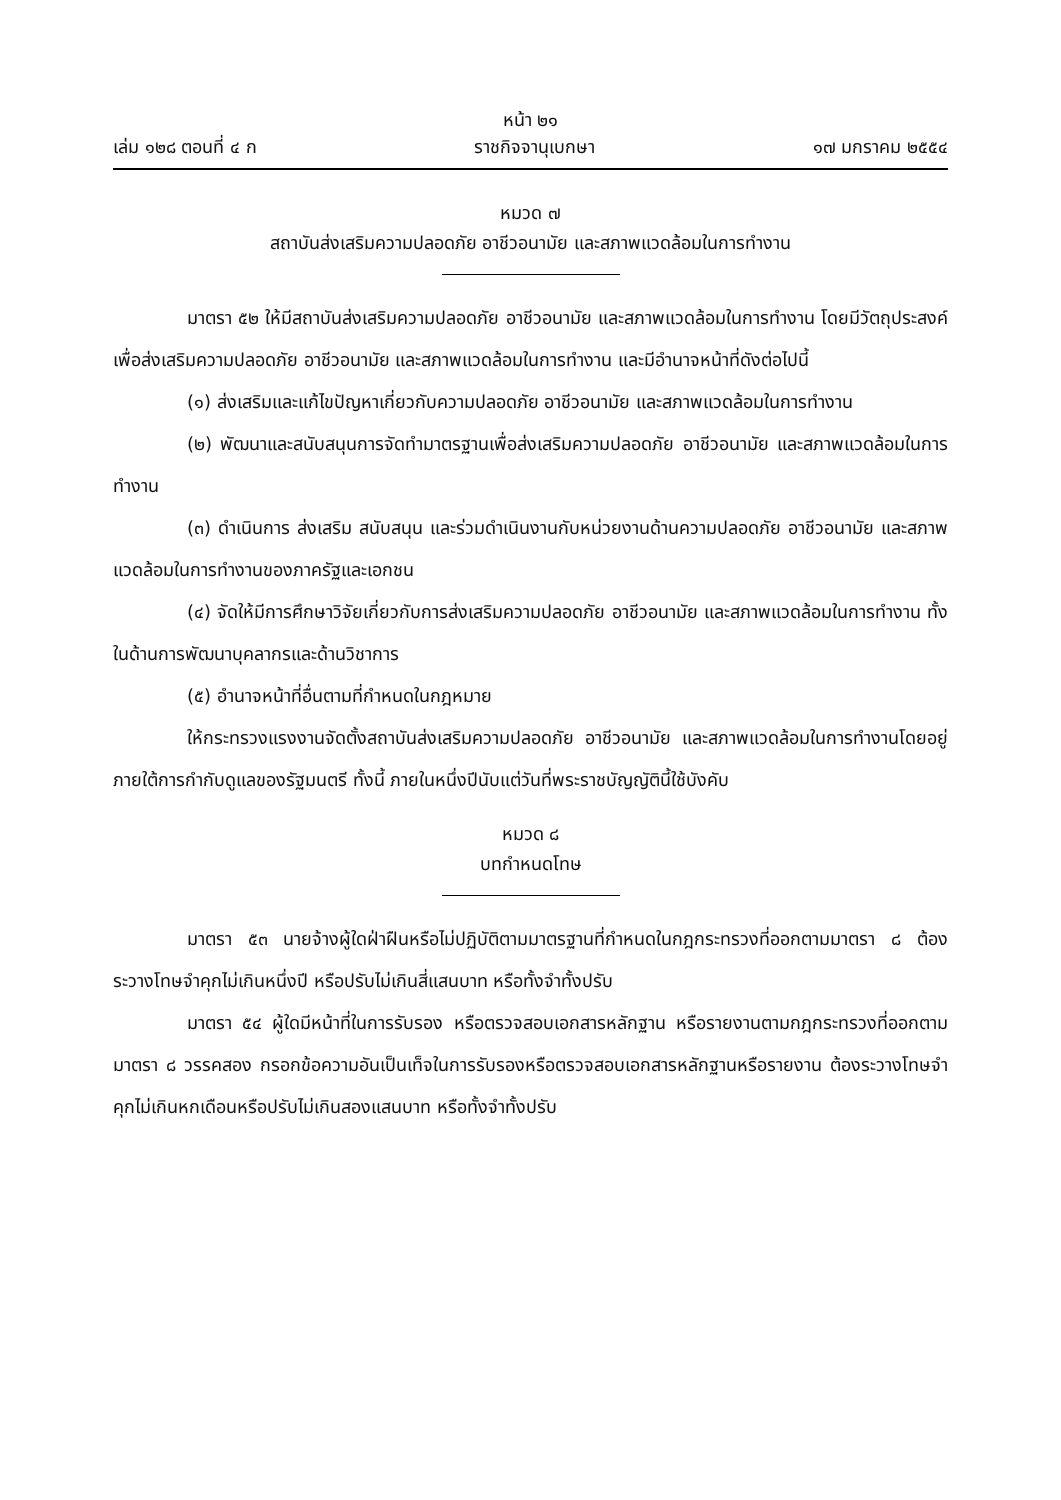หน้า ๒๑
เล่ม ๑๒๘ ตอนที่ ๔ ก ราชกิจจานุเบกษา ๑๗ มกราคม ๒๕๕๔
หมวด ๗
สถาบันส่งเสริมความปลอดภัย อาชีวอนามัย และสภาพแวดล้อมในการทำงาน
มาตรา ๕๒ ให้มีสถาบันส่งเสริมความปลอดภัย อาชีวอนามัย และสภาพแวดล้อมในการทำงาน โดยมีวัตถุประสงค์เพื่อส่งเสริมความปลอดภัย อาชีวอนามัย และสภาพแวดล้อมในการทำงาน และมีอำนาจหน้าที่ดังต่อไปนี้
(๑) ส่งเสริมและแก้ไขปัญหาเกี่ยวกับความปลอดภัย อาชีวอนามัย และสภาพแวดล้อมในการทำงาน
(๒) พัฒนาและสนับสนุนการจัดทำมาตรฐานเพื่อส่งเสริมความปลอดภัย อาชีวอนามัย และสภาพแวดล้อมในการทำงาน
(๓) ดำเนินการ ส่งเสริม สนับสนุน และร่วมดำเนินงานกับหน่วยงานด้านความปลอดภัย อาชีวอนามัย และสภาพแวดล้อมในการทำงานของภาครัฐและเอกชน
(๔) จัดให้มีการศึกษาวิจัยเกี่ยวกับการส่งเสริมความปลอดภัย อาชีวอนามัย และสภาพแวดล้อมในการทำงาน ทั้งในด้านการพัฒนาบุคลากรและด้านวิชาการ
(๕) อำนาจหน้าที่อื่นตามที่กำหนดในกฎหมาย
ให้กระทรวงแรงงานจัดตั้งสถาบันส่งเสริมความปลอดภัย อาชีวอนามัย และสภาพแวดล้อมในการทำงานโดยอยู่ภายใต้การกำกับดูแลของรัฐมนตรี ทั้งนี้ ภายในหนึ่งปีนับแต่วันที่พระราชบัญญัตินี้ใช้บังคับ
หมวด ๘
บทกำหนดโทษ
มาตรา ๕๓ นายจ้างผู้ใดฝ่าฝืนหรือไม่ปฏิบัติตามมาตรฐานที่กำหนดในกฎกระทรวงที่ออกตามมาตรา ๘ ต้องระวางโทษจำคุกไม่เกินหนึ่งปี หรือปรับไม่เกินสี่แสนบาท หรือทั้งจำทั้งปรับ
มาตรา ๕๔ ผู้ใดมีหน้าที่ในการรับรอง หรือตรวจสอบเอกสารหลักฐาน หรือรายงานตามกฎกระทรวงที่ออกตามมาตรา ๘ วรรคสอง กรอกข้อความอันเป็นเท็จในการรับรองหรือตรวจสอบเอกสารหลักฐานหรือรายงาน ต้องระวางโทษจำคุกไม่เกินหกเดือนหรือปรับไม่เกินสองแสนบาท หรือทั้งจำทั้งปรับ